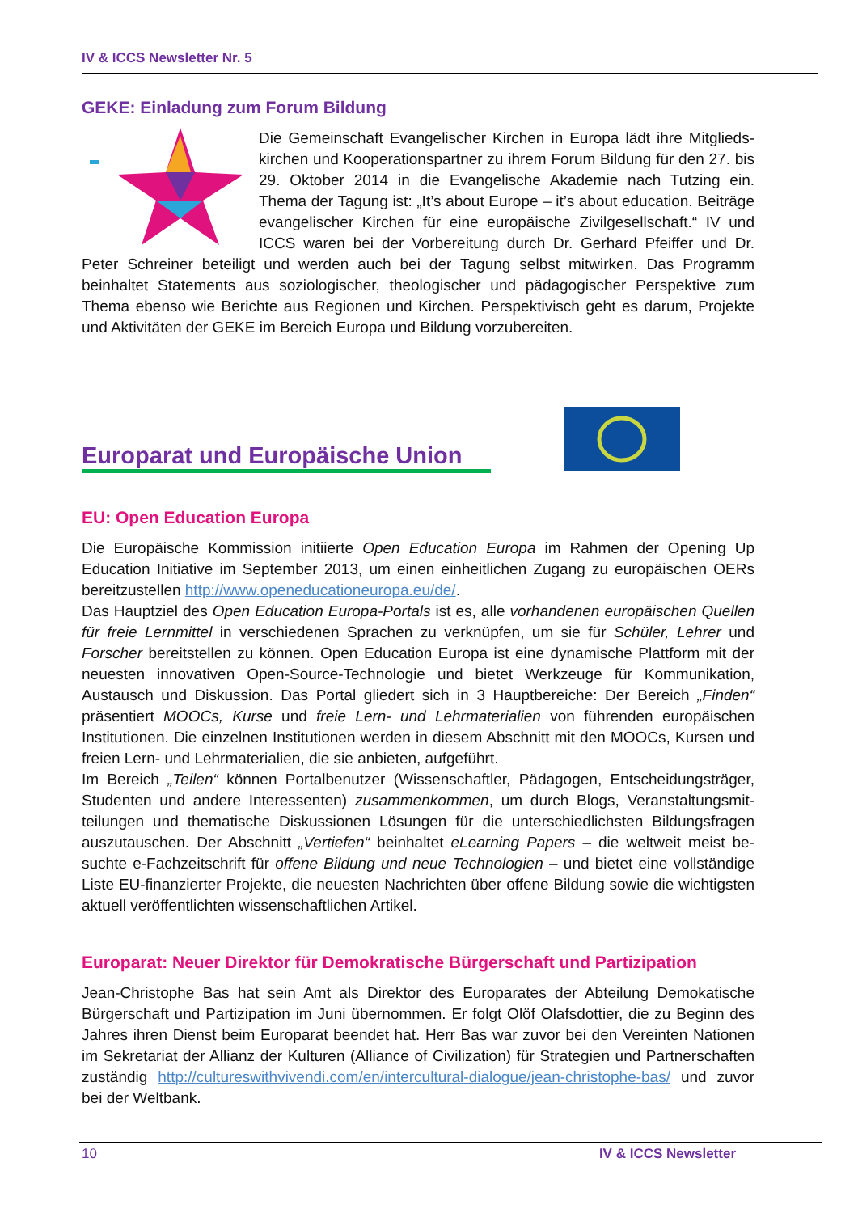IV & ICCS Newsletter Nr. 5
GEKE: Einladung zum Forum Bildung
Die Gemeinschaft Evangelischer Kirchen in Europa lädt ihre Mitglieds­kirchen und Kooperationspartner zu ihrem Forum Bildung für den 27. bis 29. Oktober 2014 in die Evangelische Akademie nach Tutzing ein. Thema der Tagung ist: „It’s about Europe – it’s about education. Bei­träge evangelischer Kirchen für eine europäische Zivilgesellschaft.“ IV und ICCS waren bei der Vorbereitung durch Dr. Gerhard Pfeiffer und Dr. Peter Schreiner beteiligt und werden auch bei der Tagung selbst mitwirken. Das Programm beinhaltet Statements aus soziologischer, theologischer und pädagogischer Perspektive zum Thema ebenso wie Berichte aus Regionen und Kirchen. Perspektivisch geht es darum, Projekte und Aktivitäten der GEKE im Bereich Europa und Bildung vorzubereiten.
Europarat und Europäische Union
EU: Open Education Europa
Die Europäische Kommission initiierte Open Education Europa im Rahmen der Opening Up Education Initiative im September 2013, um einen einheitlichen Zugang zu europäischen OERs bereitzustellen http://www.openeducationeuropa.eu/de/.
Das Hauptziel des Open Education Europa-Portals ist es, alle vorhandenen europäischen Quel­len für freie Lernmittel in verschiedenen Sprachen zu verknüpfen, um sie für Schüler, Lehrer und Forscher bereitstellen zu können. Open Education Europa ist eine dynamische Plattform mit der neuesten innovativen Open-Source-Technologie und bietet Werkzeuge für Kommunika­tion, Austausch und Diskussion. Das Portal gliedert sich in 3 Hauptbereiche: Der Bereich „Fin­den“ präsentiert MOOCs, Kurse und freie Lern- und Lehrmaterialien von führenden europäi­schen Institutionen. Die einzelnen Institutionen werden in diesem Abschnitt mit den MOOCs, Kursen und freien Lern- und Lehrmaterialien, die sie anbieten, aufgeführt.
Im Bereich „Teilen“ können Portalbenutzer (Wissenschaftler, Pädagogen, Entscheidungsträger, Studenten und andere Interessenten) zusammenkommen, um durch Blogs, Veranstaltungsmit­teilungen und thematische Diskussionen Lösungen für die unterschiedlichsten Bildungsfragen auszutauschen. Der Abschnitt „Vertiefen“ beinhaltet eLearning Papers – die weltweit meist be­suchte e-Fachzeitschrift für offene Bildung und neue Technologien – und bietet eine vollständi­ge Liste EU-finanzierter Projekte, die neuesten Nachrichten über offene Bildung sowie die wich­tigsten aktuell veröffentlichten wissenschaftlichen Artikel.
Europarat: Neuer Direktor für Demokratische Bürgerschaft und Partizipation
Jean-Christophe Bas hat sein Amt als Direktor des Europarates der Abteilung Demokatische Bürgerschaft und Partizipation im Juni übernommen. Er folgt Olöf Olafsdottier, die zu Beginn des Jahres ihren Dienst beim Europarat beendet hat. Herr Bas war zuvor bei den Vereinten Nationen im Sekretariat der Allianz der Kulturen (Alliance of Civilization) für Strategien und Partnerschaften zuständig http://cultureswithvivendi.com/en/intercultural-dialogue/jean-christophe-bas/ und zuvor bei der Weltbank.
10 IV & ICCS Newsletter